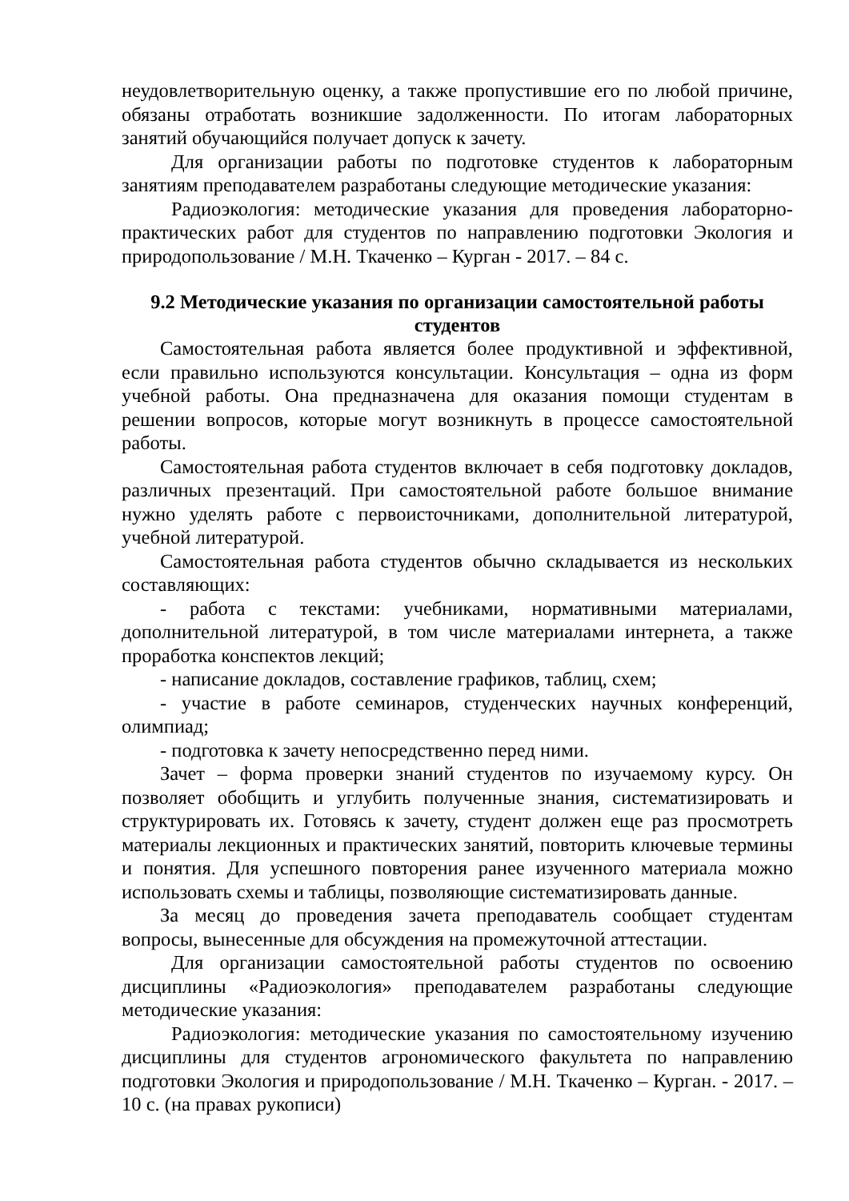неудовлетворительную оценку, а также пропустившие его по любой причине, обязаны отработать возникшие задолженности. По итогам лабораторных занятий обучающийся получает допуск к зачету.
Для организации работы по подготовке студентов к лабораторным занятиям преподавателем разработаны следующие методические указания:
Радиоэкология: методические указания для проведения лабораторно-практических работ для студентов по направлению подготовки Экология и природопользование / М.Н. Ткаченко – Курган - 2017. – 84 с.
9.2 Методические указания по организации самостоятельной работы студентов
Самостоятельная работа является более продуктивной и эффективной, если правильно используются консультации. Консультация – одна из форм учебной работы. Она предназначена для оказания помощи студентам в решении вопросов, которые могут возникнуть в процессе самостоятельной работы.
Самостоятельная работа студентов включает в себя подготовку докладов, различных презентаций. При самостоятельной работе большое внимание нужно уделять работе с первоисточниками, дополнительной литературой, учебной литературой.
Самостоятельная работа студентов обычно складывается из нескольких составляющих:
- работа с текстами: учебниками, нормативными материалами, дополнительной литературой, в том числе материалами интернета, а также проработка конспектов лекций;
- написание докладов, составление графиков, таблиц, схем;
- участие в работе семинаров, студенческих научных конференций, олимпиад;
- подготовка к зачету непосредственно перед ними.
Зачет – форма проверки знаний студентов по изучаемому курсу. Он позволяет обобщить и углубить полученные знания, систематизировать и структурировать их. Готовясь к зачету, студент должен еще раз просмотреть материалы лекционных и практических занятий, повторить ключевые термины и понятия. Для успешного повторения ранее изученного материала можно использовать схемы и таблицы, позволяющие систематизировать данные.
За месяц до проведения зачета преподаватель сообщает студентам вопросы, вынесенные для обсуждения на промежуточной аттестации.
Для организации самостоятельной работы студентов по освоению дисциплины «Радиоэкология» преподавателем разработаны следующие методические указания:
Радиоэкология: методические указания по самостоятельному изучению дисциплины для студентов агрономического факультета по направлению подготовки Экология и природопользование / М.Н. Ткаченко – Курган. - 2017. – 10 с. (на правах рукописи)